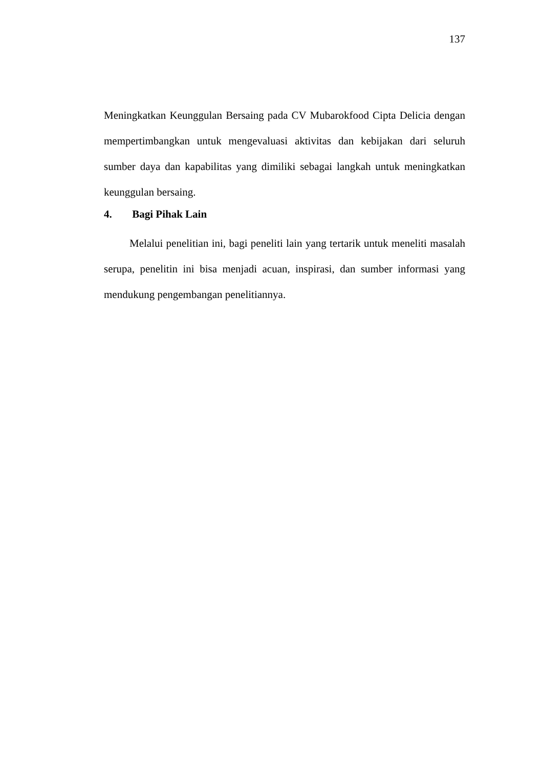137
Meningkatkan Keunggulan Bersaing pada CV Mubarokfood Cipta Delicia dengan mempertimbangkan untuk mengevaluasi aktivitas dan kebijakan dari seluruh sumber daya dan kapabilitas yang dimiliki sebagai langkah untuk meningkatkan keunggulan bersaing.
4. Bagi Pihak Lain
Melalui penelitian ini, bagi peneliti lain yang tertarik untuk meneliti masalah serupa, penelitin ini bisa menjadi acuan, inspirasi, dan sumber informasi yang mendukung pengembangan penelitiannya.